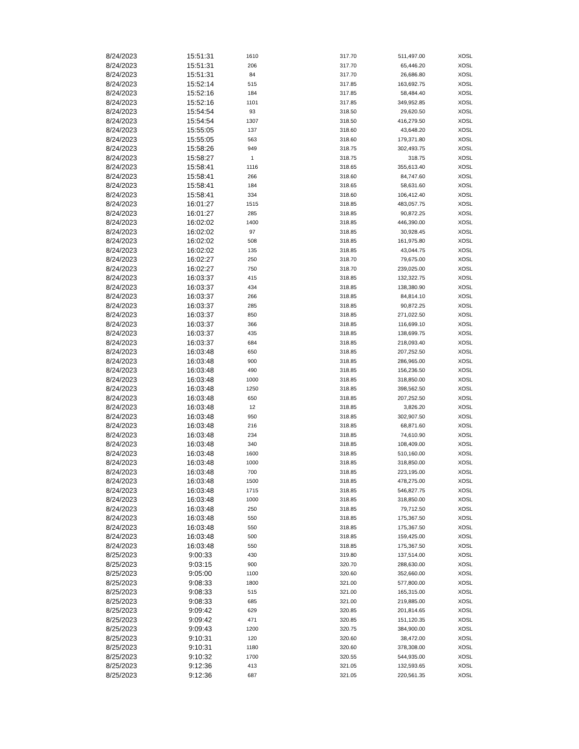| 8/24/2023 | 15:51:31 | 1610 | 317.70 | 511,497.00 | XOSL |
| 8/24/2023 | 15:51:31 | 206 | 317.70 | 65,446.20 | XOSL |
| 8/24/2023 | 15:51:31 | 84 | 317.70 | 26,686.80 | XOSL |
| 8/24/2023 | 15:52:14 | 515 | 317.85 | 163,692.75 | XOSL |
| 8/24/2023 | 15:52:16 | 184 | 317.85 | 58,484.40 | XOSL |
| 8/24/2023 | 15:52:16 | 1101 | 317.85 | 349,952.85 | XOSL |
| 8/24/2023 | 15:54:54 | 93 | 318.50 | 29,620.50 | XOSL |
| 8/24/2023 | 15:54:54 | 1307 | 318.50 | 416,279.50 | XOSL |
| 8/24/2023 | 15:55:05 | 137 | 318.60 | 43,648.20 | XOSL |
| 8/24/2023 | 15:55:05 | 563 | 318.60 | 179,371.80 | XOSL |
| 8/24/2023 | 15:58:26 | 949 | 318.75 | 302,493.75 | XOSL |
| 8/24/2023 | 15:58:27 | 1 | 318.75 | 318.75 | XOSL |
| 8/24/2023 | 15:58:41 | 1116 | 318.65 | 355,613.40 | XOSL |
| 8/24/2023 | 15:58:41 | 266 | 318.60 | 84,747.60 | XOSL |
| 8/24/2023 | 15:58:41 | 184 | 318.65 | 58,631.60 | XOSL |
| 8/24/2023 | 15:58:41 | 334 | 318.60 | 106,412.40 | XOSL |
| 8/24/2023 | 16:01:27 | 1515 | 318.85 | 483,057.75 | XOSL |
| 8/24/2023 | 16:01:27 | 285 | 318.85 | 90,872.25 | XOSL |
| 8/24/2023 | 16:02:02 | 1400 | 318.85 | 446,390.00 | XOSL |
| 8/24/2023 | 16:02:02 | 97 | 318.85 | 30,928.45 | XOSL |
| 8/24/2023 | 16:02:02 | 508 | 318.85 | 161,975.80 | XOSL |
| 8/24/2023 | 16:02:02 | 135 | 318.85 | 43,044.75 | XOSL |
| 8/24/2023 | 16:02:27 | 250 | 318.70 | 79,675.00 | XOSL |
| 8/24/2023 | 16:02:27 | 750 | 318.70 | 239,025.00 | XOSL |
| 8/24/2023 | 16:03:37 | 415 | 318.85 | 132,322.75 | XOSL |
| 8/24/2023 | 16:03:37 | 434 | 318.85 | 138,380.90 | XOSL |
| 8/24/2023 | 16:03:37 | 266 | 318.85 | 84,814.10 | XOSL |
| 8/24/2023 | 16:03:37 | 285 | 318.85 | 90,872.25 | XOSL |
| 8/24/2023 | 16:03:37 | 850 | 318.85 | 271,022.50 | XOSL |
| 8/24/2023 | 16:03:37 | 366 | 318.85 | 116,699.10 | XOSL |
| 8/24/2023 | 16:03:37 | 435 | 318.85 | 138,699.75 | XOSL |
| 8/24/2023 | 16:03:37 | 684 | 318.85 | 218,093.40 | XOSL |
| 8/24/2023 | 16:03:48 | 650 | 318.85 | 207,252.50 | XOSL |
| 8/24/2023 | 16:03:48 | 900 | 318.85 | 286,965.00 | XOSL |
| 8/24/2023 | 16:03:48 | 490 | 318.85 | 156,236.50 | XOSL |
| 8/24/2023 | 16:03:48 | 1000 | 318.85 | 318,850.00 | XOSL |
| 8/24/2023 | 16:03:48 | 1250 | 318.85 | 398,562.50 | XOSL |
| 8/24/2023 | 16:03:48 | 650 | 318.85 | 207,252.50 | XOSL |
| 8/24/2023 | 16:03:48 | 12 | 318.85 | 3,826.20 | XOSL |
| 8/24/2023 | 16:03:48 | 950 | 318.85 | 302,907.50 | XOSL |
| 8/24/2023 | 16:03:48 | 216 | 318.85 | 68,871.60 | XOSL |
| 8/24/2023 | 16:03:48 | 234 | 318.85 | 74,610.90 | XOSL |
| 8/24/2023 | 16:03:48 | 340 | 318.85 | 108,409.00 | XOSL |
| 8/24/2023 | 16:03:48 | 1600 | 318.85 | 510,160.00 | XOSL |
| 8/24/2023 | 16:03:48 | 1000 | 318.85 | 318,850.00 | XOSL |
| 8/24/2023 | 16:03:48 | 700 | 318.85 | 223,195.00 | XOSL |
| 8/24/2023 | 16:03:48 | 1500 | 318.85 | 478,275.00 | XOSL |
| 8/24/2023 | 16:03:48 | 1715 | 318.85 | 546,827.75 | XOSL |
| 8/24/2023 | 16:03:48 | 1000 | 318.85 | 318,850.00 | XOSL |
| 8/24/2023 | 16:03:48 | 250 | 318.85 | 79,712.50 | XOSL |
| 8/24/2023 | 16:03:48 | 550 | 318.85 | 175,367.50 | XOSL |
| 8/24/2023 | 16:03:48 | 550 | 318.85 | 175,367.50 | XOSL |
| 8/24/2023 | 16:03:48 | 500 | 318.85 | 159,425.00 | XOSL |
| 8/24/2023 | 16:03:48 | 550 | 318.85 | 175,367.50 | XOSL |
| 8/25/2023 | 9:00:33 | 430 | 319.80 | 137,514.00 | XOSL |
| 8/25/2023 | 9:03:15 | 900 | 320.70 | 288,630.00 | XOSL |
| 8/25/2023 | 9:05:00 | 1100 | 320.60 | 352,660.00 | XOSL |
| 8/25/2023 | 9:08:33 | 1800 | 321.00 | 577,800.00 | XOSL |
| 8/25/2023 | 9:08:33 | 515 | 321.00 | 165,315.00 | XOSL |
| 8/25/2023 | 9:08:33 | 685 | 321.00 | 219,885.00 | XOSL |
| 8/25/2023 | 9:09:42 | 629 | 320.85 | 201,814.65 | XOSL |
| 8/25/2023 | 9:09:42 | 471 | 320.85 | 151,120.35 | XOSL |
| 8/25/2023 | 9:09:43 | 1200 | 320.75 | 384,900.00 | XOSL |
| 8/25/2023 | 9:10:31 | 120 | 320.60 | 38,472.00 | XOSL |
| 8/25/2023 | 9:10:31 | 1180 | 320.60 | 378,308.00 | XOSL |
| 8/25/2023 | 9:10:32 | 1700 | 320.55 | 544,935.00 | XOSL |
| 8/25/2023 | 9:12:36 | 413 | 321.05 | 132,593.65 | XOSL |
| 8/25/2023 | 9:12:36 | 687 | 321.05 | 220,561.35 | XOSL |